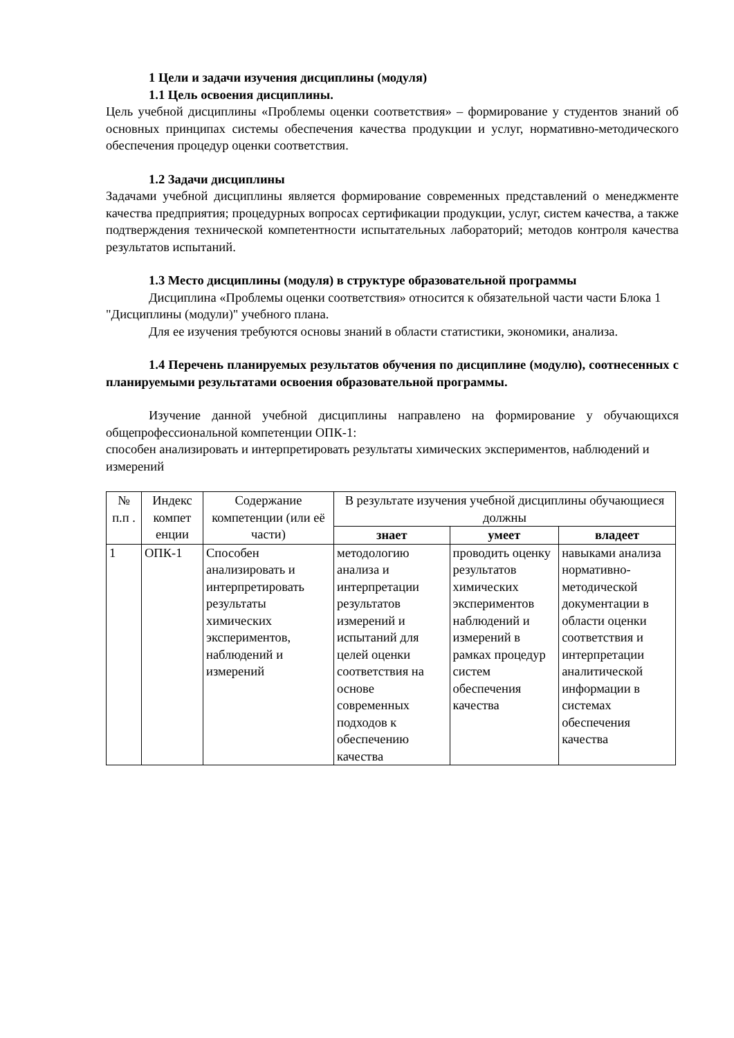1 Цели и задачи изучения дисциплины (модуля)
1.1 Цель освоения дисциплины.
Цель учебной дисциплины «Проблемы оценки соответствия» – формирование у студентов знаний об основных принципах системы обеспечения качества продукции и услуг, нормативно-методического обеспечения процедур оценки соответствия.
1.2 Задачи дисциплины
Задачами учебной дисциплины является формирование современных представлений о менеджменте качества предприятия; процедурных вопросах сертификации продукции, услуг, систем качества, а также подтверждения технической компетентности испытательных лабораторий; методов контроля качества результатов испытаний.
1.3 Место дисциплины (модуля) в структуре образовательной программы
Дисциплина «Проблемы оценки соответствия» относится к обязательной части части Блока 1 "Дисциплины (модули)" учебного плана.
Для ее изучения требуются основы знаний в области статистики, экономики, анализа.
1.4 Перечень планируемых результатов обучения по дисциплине (модулю), соотнесенных с планируемыми результатами освоения образовательной программы.
Изучение данной учебной дисциплины направлено на формирование у обучающихся общепрофессиональной компетенции ОПК-1:
способен анализировать и интерпретировать результаты химических экспериментов, наблюдений и измерений
| № п.п . | Индекс компет енции | Содержание компетенции (или её части) | В результате изучения учебной дисциплины обучающиеся должны | | |
| --- | --- | --- | --- | --- | --- |
| | | | знает | умеет | владеет |
| 1 | ОПК-1 | Способен анализировать и интерпретировать результаты химических экспериментов, наблюдений и измерений | методологию анализа и интерпретации результатов измерений и испытаний для целей оценки соответствия на основе современных подходов к обеспечению качества | проводить оценку результатов химических экспериментов наблюдений и измерений в рамках процедур систем обеспечения качества | навыками анализа нормативно-методической документации в области оценки соответствия и интерпретации аналитической информации в системах обеспечения качества |